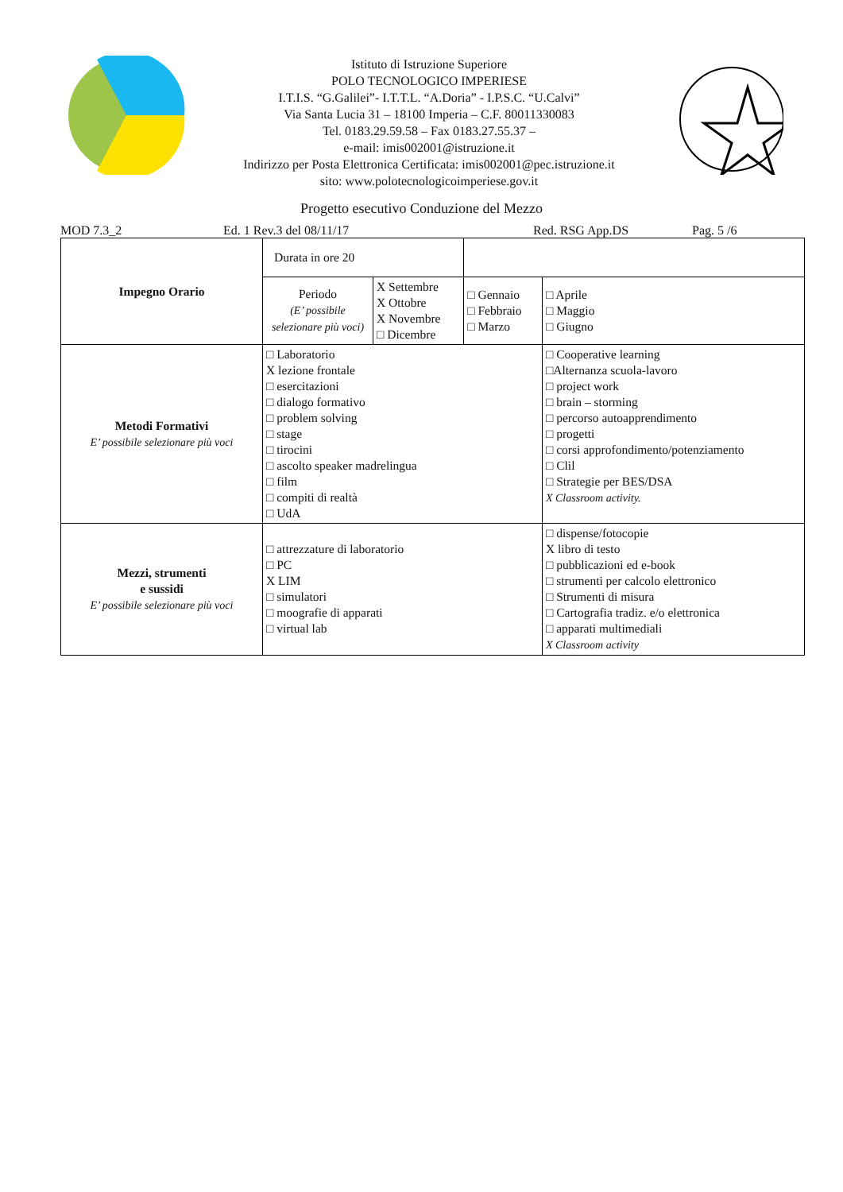Istituto di Istruzione Superiore
POLO TECNOLOGICO IMPERIESE
I.T.I.S. “G.Galilei”- I.T.T.L. “A.Doria” - I.P.S.C. “U.Calvi”
Via Santa Lucia 31 – 18100 Imperia – C.F. 80011330083
Tel. 0183.29.59.58 – Fax 0183.27.55.37 –
e-mail: imis002001@istruzione.it
Indirizzo per Posta Elettronica Certificata: imis002001@pec.istruzione.it
sito: www.polotecnologicoimperiese.gov.it
Progetto esecutivo Conduzione del Mezzo
MOD 7.3_2 Ed. 1 Rev.3 del 08/11/17 Red. RSG App.DS Pag. 5 /6
| Impegno Orario | Durata in ore 20 | | | |
| | Periodo (E’ possibile selezionare più voci) | X Settembre X Ottobre X Novembre □ Dicembre | □ Gennaio □ Febbraio □ Marzo | □ Aprile □ Maggio □ Giugno |
| Metodi Formativi E’ possibile selezionare più voci | □ Laboratorio X lezione frontale □ esercitazioni □ dialogo formativo □ problem solving □ stage □ tirocini □ ascolto speaker madrelingua □ film □ compiti di realtà □ UdA | | | □ Cooperative learning □Alternanza scuola-lavoro □ project work □ brain – storming □ percorso autoapprendimento □ progetti □ corsi approfondimento/potenziamento □ Clil □ Strategie per BES/DSA X Classroom activity. |
| Mezzi, strumenti e sussidi E’ possibile selezionare più voci | □ attrezzature di laboratorio □ PC X LIM □ simulatori □ moografie di apparati □ virtual lab | | | □ dispense/fotocopie X libro di testo □ pubblicazioni ed e-book □ strumenti per calcolo elettronico □ Strumenti di misura □ Cartografia tradiz. e/o elettronica □ apparati multimediali X Classroom activity |